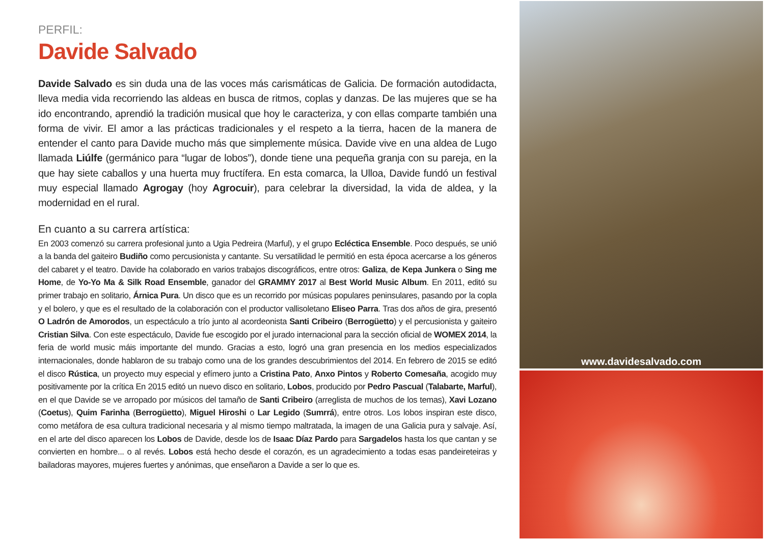PERFIL:
Davide Salvado
Davide Salvado es sin duda una de las voces más carismáticas de Galicia. De formación autodidacta, lleva media vida recorriendo las aldeas en busca de ritmos, coplas y danzas. De las mujeres que se ha ido encontrando, aprendió la tradición musical que hoy le caracteriza, y con ellas comparte también una forma de vivir. El amor a las prácticas tradicionales y el respeto a la tierra, hacen de la manera de entender el canto para Davide mucho más que simplemente música. Davide vive en una aldea de Lugo llamada Liúlfe (germánico para “lugar de lobos”), donde tiene una pequeña granja con su pareja, en la que hay siete caballos y una huerta muy fructífera. En esta comarca, la Ulloa, Davide fundó un festival muy especial llamado Agrogay (hoy Agrocuir), para celebrar la diversidad, la vida de aldea, y la modernidad en el rural.
En cuanto a su carrera artística:
En 2003 comenzó su carrera profesional junto a Ugia Pedreira (Marful), y el grupo Ecléctica Ensemble. Poco después, se unió a la banda del gaiteiro Budiño como percusionista y cantante. Su versatilidad le permitió en esta época acercarse a los géneros del cabaret y el teatro. Davide ha colaborado en varios trabajos discográficos, entre otros: Galiza, de Kepa Junkera o Sing me Home, de Yo-Yo Ma & Silk Road Ensemble, ganador del GRAMMY 2017 al Best World Music Album. En 2011, editó su primer trabajo en solitario, Árnica Pura. Un disco que es un recorrido por músicas populares peninsulares, pasando por la copla y el bolero, y que es el resultado de la colaboración con el productor vallisoletano Eliseo Parra. Tras dos años de gira, presentó O Ladrón de Amorodos, un espectáculo a trío junto al acordeonista Santi Cribeiro (Berrogüetto) y el percusionista y gaiteiro Cristian Silva. Con este espectáculo, Davide fue escogido por el jurado internacional para la sección oficial de WOMEX 2014, la feria de world music máis importante del mundo. Gracias a esto, logró una gran presencia en los medios especializados internacionales, donde hablaron de su trabajo como una de los grandes descubrimientos del 2014. En febrero de 2015 se editó el disco Rústica, un proyecto muy especial y efímero junto a Cristina Pato, Anxo Pintos y Roberto Comesaña, acogido muy positivamente por la crítica En 2015 editó un nuevo disco en solitario, Lobos, producido por Pedro Pascual (Talabarte, Marful), en el que Davide se ve arropado por músicos del tamaño de Santi Cribeiro (arreglista de muchos de los temas), Xavi Lozano (Coetus), Quim Farinha (Berrogüetto), Miguel Hiroshi o Lar Legido (Sumrrá), entre otros. Los lobos inspiran este disco, como metáfora de esa cultura tradicional necesaria y al mismo tiempo maltratada, la imagen de una Galicia pura y salvaje. Así, en el arte del disco aparecen los Lobos de Davide, desde los de Isaac Díaz Pardo para Sargadelos hasta los que cantan y se convierten en hombre... o al revés. Lobos está hecho desde el corazón, es un agradecimiento a todas esas pandeireteiras y bailadoras mayores, mujeres fuertes y anónimas, que enseñaron a Davide a ser lo que es.
www.davidesalvado.com